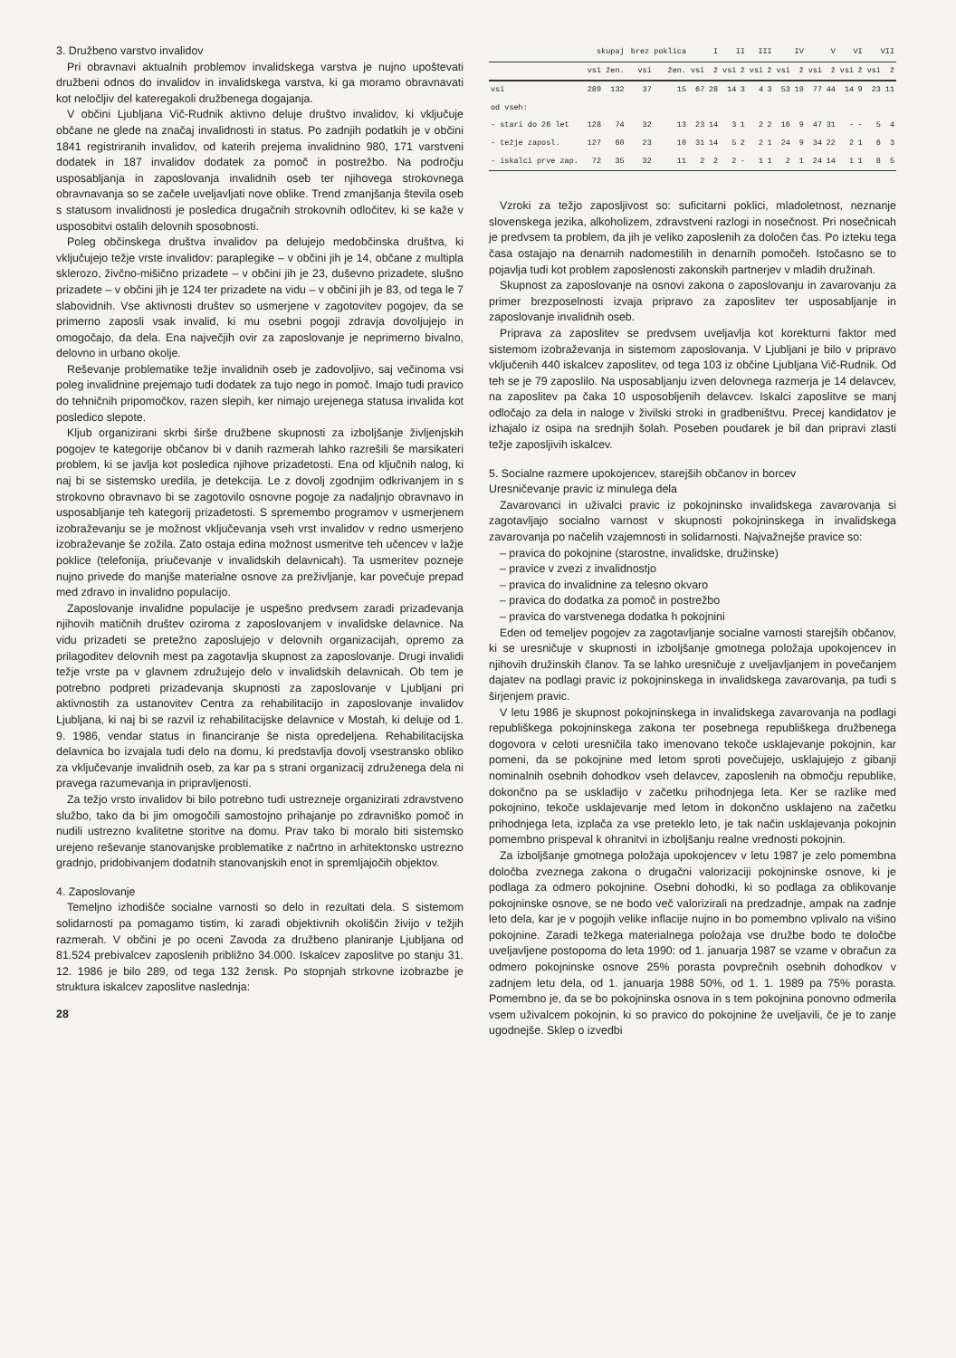3. Družbeno varstvo invalidov
Pri obravnavi aktualnih problemov invalidskega varstva je nujno upoštevati družbeni odnos do invalidov in invalidskega varstva, ki ga moramo obravnavati kot neločljiv del kateregakoli družbenega dogajanja.
V občini Ljubljana Vič-Rudnik aktivno deluje društvo invalidov, ki vključuje občane ne glede na značaj invalidnosti in status. Po zadnjih podatkih je v občini 1841 registriranih invalidov, od katerih prejema invalidnino 980, 171 varstveni dodatek in 187 invalidov dodatek za pomoč in postrežbo. Na področju usposabljanja in zaposlovanja invalidnih oseb ter njihovega strokovnega obravnavanja so se začele uveljavljati nove oblike. Trend zmanjšanja števila oseb s statusom invalidnosti je posledica drugačnih strokovnih odločitev, ki se kaže v usposobitvi ostalih delovnih sposobnosti.
Poleg občinskega društva invalidov pa delujejo medobčinska društva, ki vključujejo težje vrste invalidov: paraplegike – v občini jih je 14, občane z multipla sklerozo, živčno-mišično prizadete – v občini jih je 23, duševno prizadete, slušno prizadete – v občini jih je 124 ter prizadete na vidu – v občini jih je 83, od tega le 7 slabovidnih. Vse aktivnosti društev so usmerjene v zagotovitev pogojev, da se primerno zaposli vsak invalid, ki mu osebni pogoji zdravja dovoljujejo in omogočajo, da dela. Ena največjih ovir za zaposlovanje je neprimerno bivalno, delovno in urbano okolje.
Reševanje problematike težje invalidnih oseb je zadovoljivo, saj večinoma vsi poleg invalidnine prejemajo tudi dodatek za tujo nego in pomoč. Imajo tudi pravico do tehničnih pripomočkov, razen slepih, ker nimajo urejenega statusa invalida kot posledico slepote.
Kljub organizirani skrbi širše družbene skupnosti za izboljšanje življenjskih pogojev te kategorije občanov bi v danih razmerah lahko razrešili še marsikateri problem, ki se javlja kot posledica njihove prizadetosti. Ena od ključnih nalog, ki naj bi se sistemsko uredila, je detekcija. Le z dovolj zgodnjim odkrivanjem in s strokovno obravnavo bi se zagotovilo osnovne pogoje za nadaljnjo obravnavo in usposabljanje teh kategorij prizadetosti. S spremembo programov v usmerjenem izobraževanju se je možnost vključevanja vseh vrst invalidov v redno usmerjeno izobraževanje še zožila. Zato ostaja edina možnost usmeritve teh učencev v lažje poklice (telefonija, priučevanje v invalidskih delavnicah). Ta usmeritev pozneje nujno privede do manjše materialne osnove za preživljanje, kar povečuje prepad med zdravo in invalidno populacijo.
Zaposlovanje invalidne populacije je uspešno predvsem zaradi prizadevanja njihovih matičnih društev oziroma z zaposlovanjem v invalidske delavnice. Na vidu prizadeti se pretežno zaposlujejo v delovnih organizacijah, opremo za prilagoditev delovnih mest pa zagotavlja skupnost za zaposlovanje. Drugi invalidi težje vrste pa v glavnem združujejo delo v invalidskih delavnicah. Ob tem je potrebno podpreti prizadevanja skupnosti za zaposlovanje v Ljubljani pri aktivnostih za ustanovitev Centra za rehabilitacijo in zaposlovanje invalidov Ljubljana, ki naj bi se razvil iz rehabilitacijske delavnice v Mostah, ki deluje od 1. 9. 1986, vendar status in financiranje še nista opredeljena. Rehabilitacijska delavnica bo izvajala tudi delo na domu, ki predstavlja dovolj vsestransko obliko za vključevanje invalidnih oseb, za kar pa s strani organizacij združenega dela ni pravega razumevanja in pripravljenosti.
Za težjo vrsto invalidov bi bilo potrebno tudi ustrezneje organizirati zdravstveno službo, tako da bi jim omogočili samostojno prihajanje po zdravniško pomoč in nudili ustrezno kvalitetne storitve na domu. Prav tako bi moralo biti sistemsko urejeno reševanje stanovanjske problematike z načrtno in arhitektonsko ustrezno gradnjo, pridobivanjem dodatnih stanovanjskih enot in spremljajočih objektov.
4. Zaposlovanje
Temeljno izhodišče socialne varnosti so delo in rezultati dela. S sistemom solidarnosti pa pomagamo tistim, ki zaradi objektivnih okoliščin živijo v težjih razmerah. V občini je po oceni Zavoda za družbeno planiranje Ljubljana od 81.524 prebivalcev zaposlenih približno 34.000. Iskalcev zaposlitve po stanju 31. 12. 1986 je bilo 289, od tega 132 žensk. Po stopnjah strkovne izobrazbe je struktura iskalcev zaposlitve naslednja:
28
| | skupaj | | brez poklica | | I | | II | | III | | IV | | V | | VI | | VII | |
| --- | --- | --- | --- | --- | --- | --- | --- | --- | --- | --- | --- | --- | --- | --- | --- | --- | --- | --- |
| | vsi | žen. | vsi | žen. | vsi | ž | vsi | ž | vsi | ž | vsi | ž | vsi | ž | vsi | ž | vsi | ž |
| vsi | 289 | 132 | 37 | 15 | 67 | 28 | 14 | 3 | 4 | 3 | 53 | 19 | 77 | 44 | 14 | 9 | 23 | 11 |
| od vseh: | | | | | | | | | | | | | | | | | | |
| - stari do 26 let | 128 | 74 | 32 | 13 | 23 | 14 | 3 | 1 | 2 | 2 | 16 | 9 | 47 | 31 | - | - | 5 | 4 |
| - težje zaposl. | 127 | 60 | 23 | 10 | 31 | 14 | 5 | 2 | 2 | 1 | 24 | 9 | 34 | 22 | 2 | 1 | 6 | 3 |
| - iskalci prve zap. | 72 | 35 | 32 | 11 | 2 | 2 | 2 | - | 1 | 1 | 2 | 1 | 24 | 14 | 1 | 1 | 8 | 5 |
Vzroki za težjo zaposljivost so: suficitarni poklici, mladoletnost, neznanje slovenskega jezika, alkoholizem, zdravstveni razlogi in nosečnost. Pri nosečnicah je predvsem ta problem, da jih je veliko zaposlenih za določen čas. Po izteku tega časa ostajajo na denarnih nadomestilih in denarnih pomočeh. Istočasno se to pojavlja tudi kot problem zaposlenosti zakonskih partnerjev v mladih družinah.
Skupnost za zaposlovanje na osnovi zakona o zaposlovanju in zavarovanju za primer brezposelnosti izvaja pripravo za zaposlitev ter usposabljanje in zaposlovanje invalidnih oseb.
Priprava za zaposlitev se predvsem uveljavlja kot korekturni faktor med sistemom izobraževanja in sistemom zaposlovanja. V Ljubljani je bilo v pripravo vključenih 440 iskalcev zaposlitev, od tega 103 iz občine Ljubljana Vič-Rudnik. Od teh se je 79 zaposlilo. Na usposabljanju izven delovnega razmerja je 14 delavcev, na zaposlitev pa čaka 10 usposobljenih delavcev. Iskalci zaposlitve se manj odločajo za dela in naloge v živilski stroki in gradbeništvu. Precej kandidatov je izhajalo iz osipa na srednjih šolah. Poseben poudarek je bil dan pripravi zlasti težje zaposljivih iskalcev.
5. Socialne razmere upokojencev, starejših občanov in borcev
Uresničevanje pravic iz minulega dela
Zavarovanci in uživalci pravic iz pokojninsko invalidskega zavarovanja si zagotavljajo socialno varnost v skupnosti pokojninskega in invalidskega zavarovanja po načelih vzajemnosti in solidarnosti. Najvažnejše pravice so:
– pravica do pokojnine (starostne, invalidske, družinske)
– pravice v zvezi z invalidnostjo
– pravica do invalidnine za telesno okvaro
– pravica do dodatka za pomoč in postrežbo
– pravica do varstvenega dodatka h pokojnini
Eden od temeljev pogojev za zagotavljanje socialne varnosti starejših občanov, ki se uresničuje v skupnosti in izboljšanje gmotnega položaja upokojencev in njihovih družinskih članov. Ta se lahko uresničuje z uveljavljanjem in povečanjem dajatev na podlagi pravic iz pokojninskega in invalidskega zavarovanja, pa tudi s širjenjem pravic.
V letu 1986 je skupnost pokojninskega in invalidskega zavarovanja na podlagi republiškega pokojninskega zakona ter posebnega republiškega družbenega dogovora v celoti uresničila tako imenovano tekoče usklajevanje pokojnin, kar pomeni, da se pokojnine med letom sproti povečujejo, usklajujejo z gibanji nominalnih osebnih dohodkov vseh delavcev, zaposlenih na območju republike, dokončno pa se uskladijo v začetku prihodnjega leta. Ker se razlike med pokojnino, tekoče usklajevanje med letom in dokončno usklajeno na začetku prihodnjega leta, izplača za vse preteklo leto, je tak način usklajevanja pokojnin pomembno prispeval k ohranitvi in izboljšanju realne vrednosti pokojnin.
Za izboljšanje gmotnega položaja upokojencev v letu 1987 je zelo pomembna določba zveznega zakona o drugačni valorizaciji pokojninske osnove, ki je podlaga za odmero pokojnine. Osebni dohodki, ki so podlaga za oblikovanje pokojninske osnove, se ne bodo več valorizirali na predzadnje, ampak na zadnje leto dela, kar je v pogojih velike inflacije nujno in bo pomembno vplivalo na višino pokojnine. Zaradi težkega materialnega položaja vse družbe bodo te določbe uveljavljene postopoma do leta 1990: od 1. januarja 1987 se vzame v obračun za odmero pokojninske osnove 25% porasta povprečnih osebnih dohodkov v zadnjem letu dela, od 1. januarja 1988 50%, od 1. 1. 1989 pa 75% porasta. Pomembno je, da se bo pokojninska osnova in s tem pokojnina ponovno odmerila vsem uživalcem pokojnin, ki so pravico do pokojnine že uveljavili, če je to zanje ugodnejše. Sklep o izvedbi